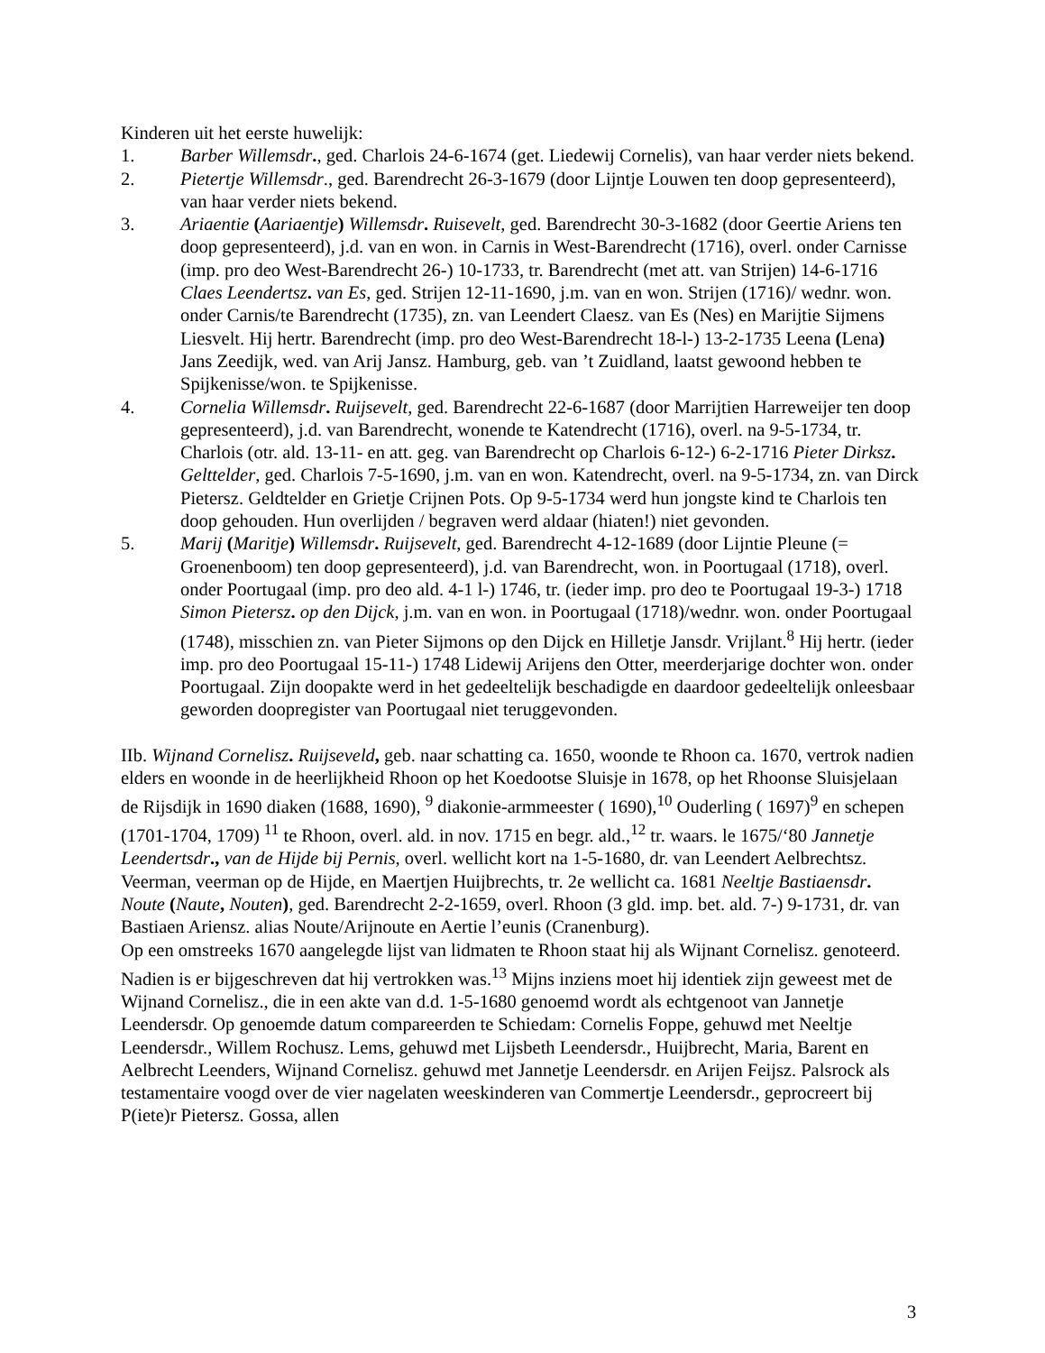Kinderen uit het eerste huwelijk:
1. Barber Willemsdr., ged. Charlois 24-6-1674 (get. Liedewij Cornelis), van haar verder niets bekend.
2. Pietertje Willemsdr., ged. Barendrecht 26-3-1679 (door Lijntje Louwen ten doop gepresenteerd), van haar verder niets bekend.
3. Ariaentie (Aariaentje) Willemsdr. Ruisevelt, ged. Barendrecht 30-3-1682 (door Geertie Ariens ten doop gepresenteerd), j.d. van en won. in Carnis in West-Barendrecht (1716), overl. onder Carnisse (imp. pro deo West-Barendrecht 26-) 10-1733, tr. Barendrecht (met att. van Strijen) 14-6-1716 Claes Leendertsz. van Es, ged. Strijen 12-11-1690, j.m. van en won. Strijen (1716)/ wednr. won. onder Carnis/te Barendrecht (1735), zn. van Leendert Claesz. van Es (Nes) en Marijtie Sijmens Liesvelt. Hij hertr. Barendrecht (imp. pro deo West-Barendrecht 18-l-) 13-2-1735 Leena (Lena) Jans Zeedijk, wed. van Arij Jansz. Hamburg, geb. van ’t Zuidland, laatst gewoond hebben te Spijkenisse/won. te Spijkenisse.
4. Cornelia Willemsdr. Ruijsevelt, ged. Barendrecht 22-6-1687 (door Marrijtien Harreweijer ten doop gepresenteerd), j.d. van Barendrecht, wonende te Katendrecht (1716), overl. na 9-5-1734, tr. Charlois (otr. ald. 13-11- en att. geg. van Barendrecht op Charlois 6-12-) 6-2-1716 Pieter Dirksz. Gelttelder, ged. Charlois 7-5-1690, j.m. van en won. Katendrecht, overl. na 9-5-1734, zn. van Dirck Pietersz. Geldtelder en Grietje Crijnen Pots. Op 9-5-1734 werd hun jongste kind te Charlois ten doop gehouden. Hun overlijden / begraven werd aldaar (hiaten!) niet gevonden.
5. Marij (Maritje) Willemsdr. Ruijsevelt, ged. Barendrecht 4-12-1689 (door Lijntie Pleune (= Groenenboom) ten doop gepresenteerd), j.d. van Barendrecht, won. in Poortugaal (1718), overl. onder Poortugaal (imp. pro deo ald. 4-1 l-) 1746, tr. (ieder imp. pro deo te Poortugaal 19-3-) 1718 Simon Pietersz. op den Dijck, j.m. van en won. in Poortugaal (1718)/wednr. won. onder Poortugaal (1748), misschien zn. van Pieter Sijmons op den Dijck en Hilletje Jansdr. Vrijlant.<sup>8</sup> Hij hertr. (ieder imp. pro deo Poortugaal 15-11-) 1748 Lidewij Arijens den Otter, meerderjarige dochter won. onder Poortugaal. Zijn doopakte werd in het gedeeltelijk beschadigde en daardoor gedeeltelijk onleesbaar geworden doopregister van Poortugaal niet teruggevonden.
IIb. Wijnand Cornelisz. Ruijseveld, geb. naar schatting ca. 1650, woonde te Rhoon ca. 1670, vertrok nadien elders en woonde in de heerlijkheid Rhoon op het Koedootse Sluisje in 1678, op het Rhoonse Sluisjelaan de Rijsdijk in 1690 diaken (1688, 1690), <sup>9</sup> diakonie-armmeester ( 1690),<sup>10</sup> Ouderling ( 1697)<sup>9</sup> en schepen (1701-1704, 1709) <sup>11</sup> te Rhoon, overl. ald. in nov. 1715 en begr. ald.,<sup>12</sup> tr. waars. le 1675/‘80 Jannetje Leendertsdr., van de Hijde bij Pernis, overl. wellicht kort na 1-5-1680, dr. van Leendert Aelbrechtsz. Veerman, veerman op de Hijde, en Maertjen Huijbrechts, tr. 2e wellicht ca. 1681 Neeltje Bastiaensdr. Noute (Naute, Nouten), ged. Barendrecht 2-2-1659, overl. Rhoon (3 gld. imp. bet. ald. 7-) 9-1731, dr. van Bastiaen Ariensz. alias Noute/Arijnoute en Aertie l’eunis (Cranenburg).
Op een omstreeks 1670 aangelegde lijst van lidmaten te Rhoon staat hij als Wijnant Cornelisz. genoteerd. Nadien is er bijgeschreven dat hij vertrokken was.<sup>13</sup> Mijns inziens moet hij identiek zijn geweest met de Wijnand Cornelisz., die in een akte van d.d. 1-5-1680 genoemd wordt als echtgenoot van Jannetje Leendersdr. Op genoemde datum compareerden te Schiedam: Cornelis Foppe, gehuwd met Neeltje Leendersdr., Willem Rochusz. Lems, gehuwd met Lijsbeth Leendersdr., Huijbrecht, Maria, Barent en Aelbrecht Leenders, Wijnand Cornelisz. gehuwd met Jannetje Leendersdr. en Arijen Feijsz. Palsrock als testamentaire voogd over de vier nagelaten weeskinderen van Commertje Leendersdr., geprocreert bij P(iete)r Pietersz. Gossa, allen
3